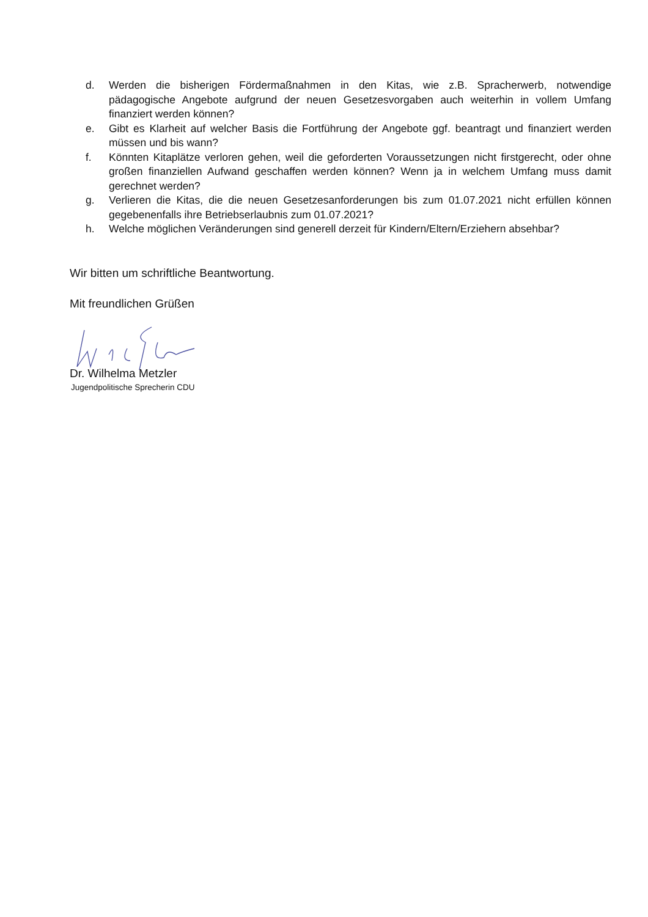d. Werden die bisherigen Fördermaßnahmen in den Kitas, wie z.B. Spracherwerb, notwendige pädagogische Angebote aufgrund der neuen Gesetzesvorgaben auch weiterhin in vollem Umfang finanziert werden können?
e. Gibt es Klarheit auf welcher Basis die Fortführung der Angebote ggf. beantragt und finanziert werden müssen und bis wann?
f. Könnten Kitaplätze verloren gehen, weil die geforderten Voraussetzungen nicht firstgerecht, oder ohne großen finanziellen Aufwand geschaffen werden können? Wenn ja in welchem Umfang muss damit gerechnet werden?
g. Verlieren die Kitas, die die neuen Gesetzesanforderungen bis zum 01.07.2021 nicht erfüllen können gegebenenfalls ihre Betriebserlaubnis zum 01.07.2021?
h. Welche möglichen Veränderungen sind generell derzeit für Kindern/Eltern/Erziehern absehbar?
Wir bitten um schriftliche Beantwortung.
Mit freundlichen Grüßen
Dr. Wilhelma Metzler
Jugendpolitische Sprecherin CDU